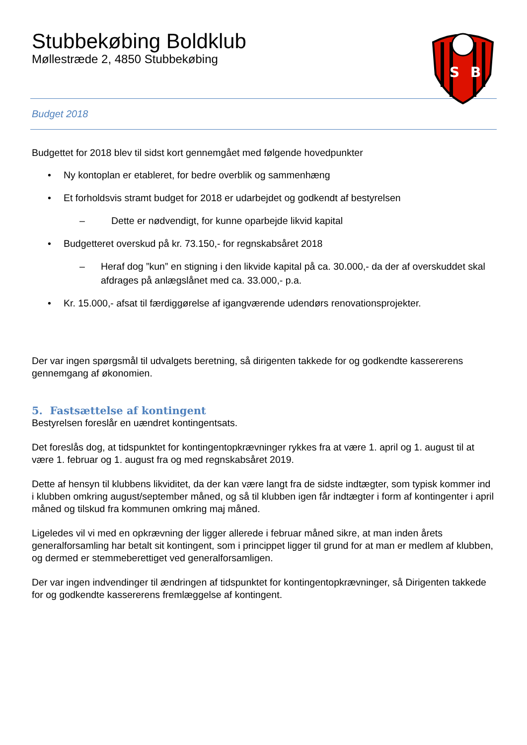Stubbekøbing Boldklub
Møllestræde 2, 4850 Stubbekøbing
S
B
Budget 2018
Budgettet for 2018 blev til sidst kort gennemgået med følgende hovedpunkter
• Ny kontoplan er etableret, for bedre overblik og sammenhæng
• Et forholdsvis stramt budget for 2018 er udarbejdet og godkendt af bestyrelsen
– Dette er nødvendigt, for kunne oparbejde likvid kapital
• Budgetteret overskud på kr. 73.150,- for regnskabsåret 2018
– Heraf dog ”kun” en stigning i den likvide kapital på ca. 30.000,- da der af overskuddet skal afdrages på anlægslånet med ca. 33.000,- p.a.
• Kr. 15.000,- afsat til færdiggørelse af igangværende udendørs renovationsprojekter.
Der var ingen spørgsmål til udvalgets beretning, så dirigenten takkede for og godkendte kassererens gennemgang af økonomien.
5. Fastsættelse af kontingent
Bestyrelsen foreslår en uændret kontingentsats.
Det foreslås dog, at tidspunktet for kontingentopkrævninger rykkes fra at være 1. april og 1. august til at være 1. februar og 1. august fra og med regnskabsåret 2019.
Dette af hensyn til klubbens likviditet, da der kan være langt fra de sidste indtægter, som typisk kommer ind i klubben omkring august/september måned, og så til klubben igen får indtægter i form af kontingenter i april måned og tilskud fra kommunen omkring maj måned.
Ligeledes vil vi med en opkrævning der ligger allerede i februar måned sikre, at man inden årets generalforsamling har betalt sit kontingent, som i princippet ligger til grund for at man er medlem af klubben, og dermed er stemmeberettiget ved generalforsamligen.
Der var ingen indvendinger til ændringen af tidspunktet for kontingentopkrævninger, så Dirigenten takkede for og godkendte kassererens fremlæggelse af kontingent.